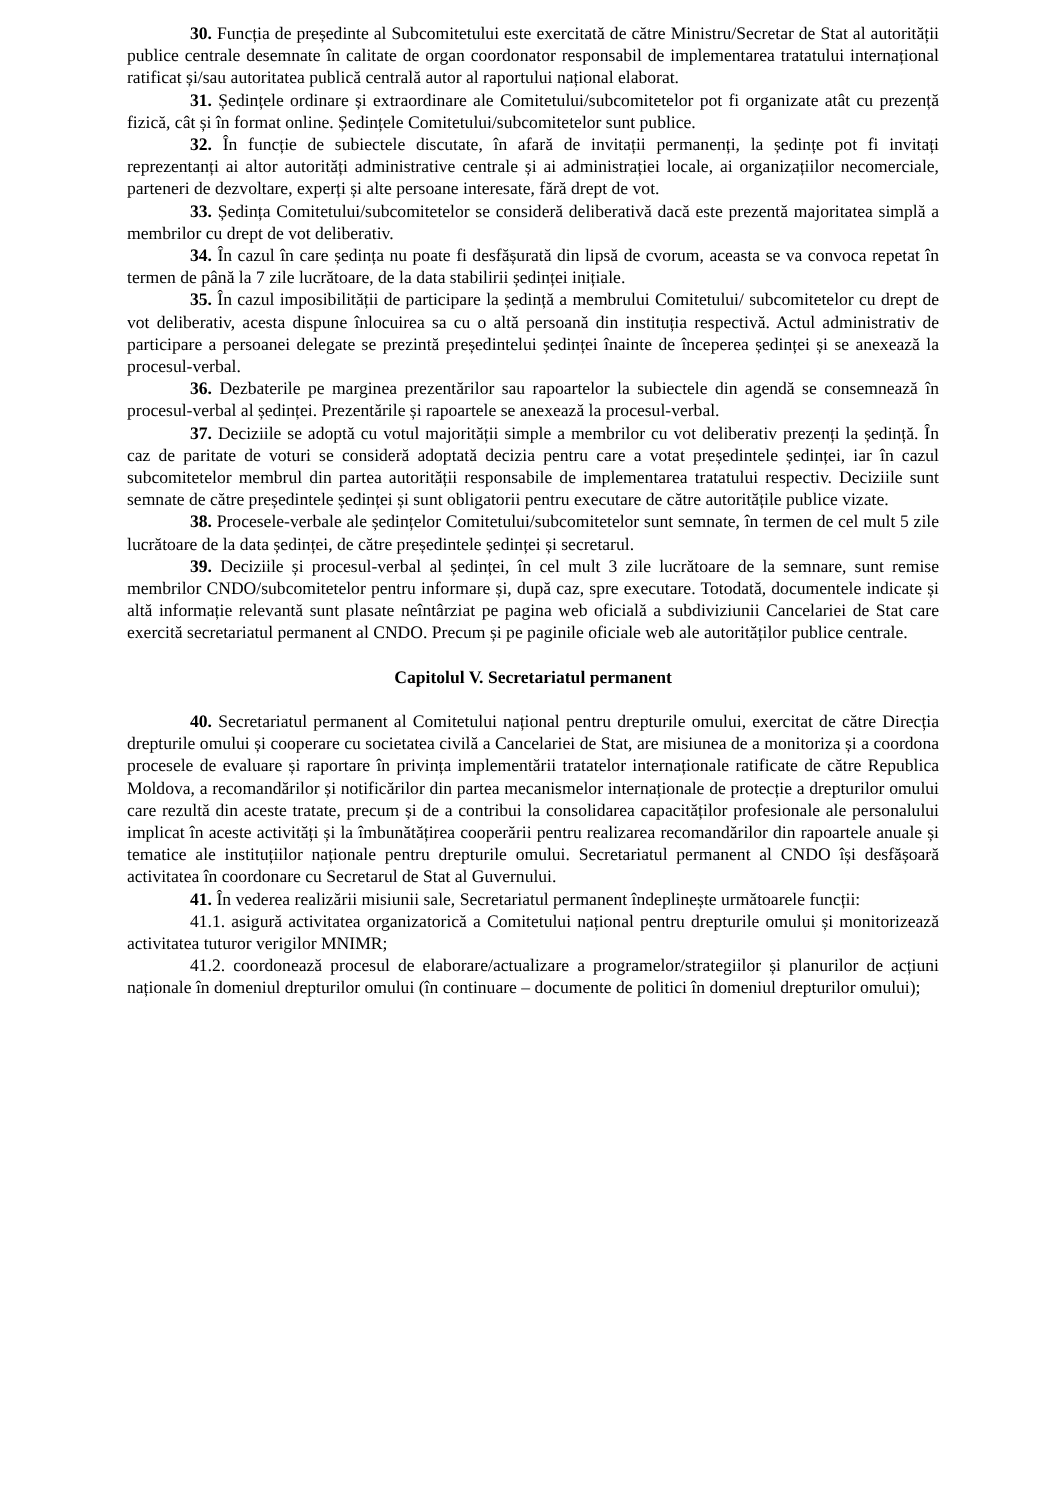30. Funcția de președinte al Subcomitetului este exercitată de către Ministru/Secretar de Stat al autorității publice centrale desemnate în calitate de organ coordonator responsabil de implementarea tratatului internațional ratificat și/sau autoritatea publică centrală autor al raportului național elaborat.
31. Ședințele ordinare și extraordinare ale Comitetului/subcomitetelor pot fi organizate atât cu prezență fizică, cât și în format online. Ședințele Comitetului/subcomitetelor sunt publice.
32. În funcție de subiectele discutate, în afară de invitații permanenți, la ședințe pot fi invitați reprezentanți ai altor autorități administrative centrale și ai administrației locale, ai organizațiilor necomerciale, parteneri de dezvoltare, experți și alte persoane interesate, fără drept de vot.
33. Ședința Comitetului/subcomitetelor se consideră deliberativă dacă este prezentă majoritatea simplă a membrilor cu drept de vot deliberativ.
34. În cazul în care ședința nu poate fi desfășurată din lipsă de cvorum, aceasta se va convoca repetat în termen de până la 7 zile lucrătoare, de la data stabilirii ședinței inițiale.
35. În cazul imposibilității de participare la ședință a membrului Comitetului/ subcomitetelor cu drept de vot deliberativ, acesta dispune înlocuirea sa cu o altă persoană din instituția respectivă. Actul administrativ de participare a persoanei delegate se prezintă președintelui ședinței înainte de începerea ședinței și se anexează la procesul-verbal.
36. Dezbaterile pe marginea prezentărilor sau rapoartelor la subiectele din agendă se consemnează în procesul-verbal al ședinței. Prezentările și rapoartele se anexează la procesul-verbal.
37. Deciziile se adoptă cu votul majorității simple a membrilor cu vot deliberativ prezenți la ședință. În caz de paritate de voturi se consideră adoptată decizia pentru care a votat președintele ședinței, iar în cazul subcomitetelor membrul din partea autorității responsabile de implementarea tratatului respectiv. Deciziile sunt semnate de către președintele ședinței și sunt obligatorii pentru executare de către autoritățile publice vizate.
38. Procesele-verbale ale ședințelor Comitetului/subcomitetelor sunt semnate, în termen de cel mult 5 zile lucrătoare de la data ședinței, de către președintele ședinței și secretarul.
39. Deciziile și procesul-verbal al ședinței, în cel mult 3 zile lucrătoare de la semnare, sunt remise membrilor CNDO/subcomitetelor pentru informare și, după caz, spre executare. Totodată, documentele indicate și altă informație relevantă sunt plasate neîntârziat pe pagina web oficială a subdiviziunii Cancelariei de Stat care exercită secretariatul permanent al CNDO. Precum și pe paginile oficiale web ale autorităților publice centrale.
Capitolul V. Secretariatul permanent
40. Secretariatul permanent al Comitetului național pentru drepturile omului, exercitat de către Direcția drepturile omului și cooperare cu societatea civilă a Cancelariei de Stat, are misiunea de a monitoriza și a coordona procesele de evaluare și raportare în privința implementării tratatelor internaționale ratificate de către Republica Moldova, a recomandărilor și notificărilor din partea mecanismelor internaționale de protecție a drepturilor omului care rezultă din aceste tratate, precum și de a contribui la consolidarea capacităților profesionale ale personalului implicat în aceste activități și la îmbunătățirea cooperării pentru realizarea recomandărilor din rapoartele anuale și tematice ale instituțiilor naționale pentru drepturile omului. Secretariatul permanent al CNDO își desfășoară activitatea în coordonare cu Secretarul de Stat al Guvernului.
41. În vederea realizării misiunii sale, Secretariatul permanent îndeplinește următoarele funcții:
41.1. asigură activitatea organizatorică a Comitetului național pentru drepturile omului și monitorizează activitatea tuturor verigilor MNIMR;
41.2. coordonează procesul de elaborare/actualizare a programelor/strategiilor și planurilor de acțiuni naționale în domeniul drepturilor omului (în continuare – documente de politici în domeniul drepturilor omului);